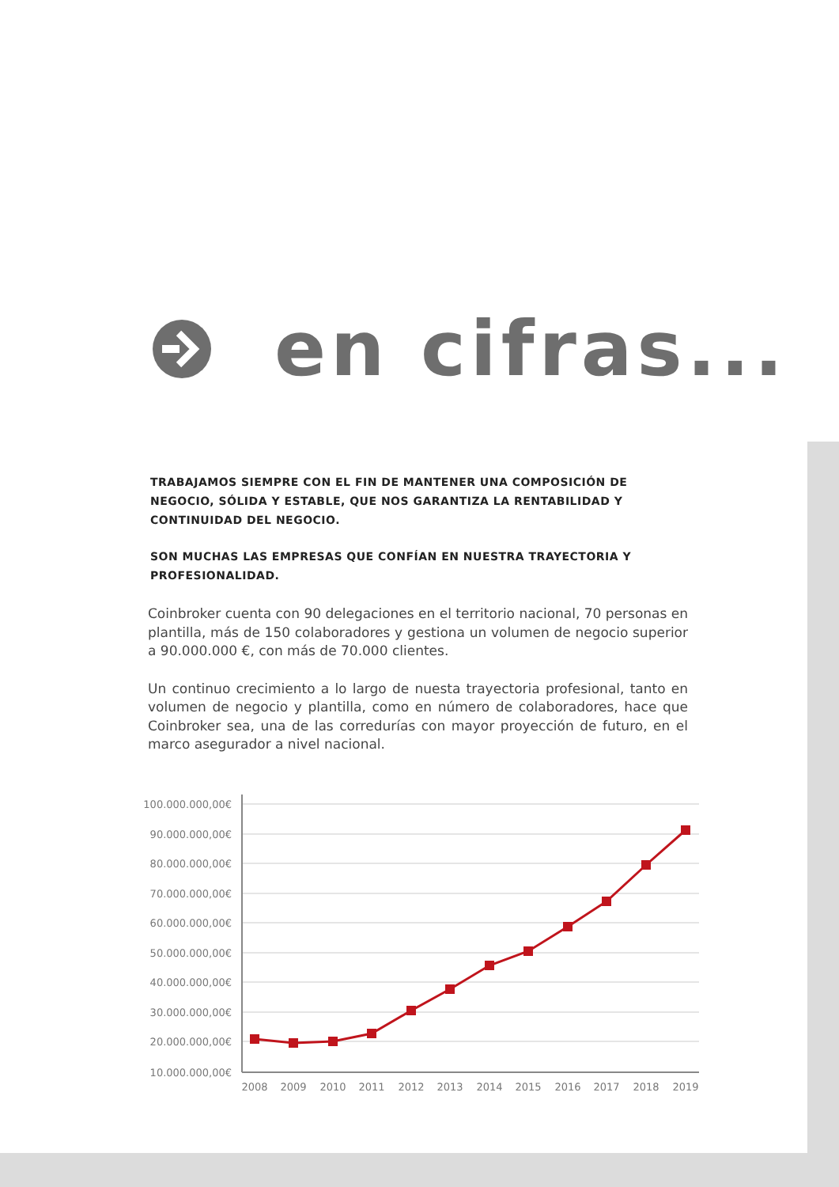en cifras...
TRABAJAMOS SIEMPRE CON EL FIN DE MANTENER UNA COMPOSICIÓN DE NEGOCIO, SÓLIDA Y ESTABLE, QUE NOS GARANTIZA LA RENTABILIDAD Y CONTINUIDAD DEL NEGOCIO.
SON MUCHAS LAS EMPRESAS QUE CONFÍAN EN NUESTRA TRAYECTORIA Y PROFESIONALIDAD.
Coinbroker cuenta con 90 delegaciones en el territorio nacional, 70 personas en plantilla, más de 150 colaboradores y gestiona un volumen de negocio superior a 90.000.000 €, con más de 70.000 clientes.
Un continuo crecimiento a lo largo de nuesta trayectoria profesional, tanto en volumen de negocio y plantilla, como en número de colaboradores, hace que Coinbroker sea, una de las corredurías con mayor proyección de futuro, en el marco asegurador a nivel nacional.
100.000.000,00€
90.000.000,00€
80.000.000,00€
70.000.000,00€
60.000.000,00€
50.000.000,00€
40.000.000,00€
30.000.000,00€
20.000.000,00€
10.000.000,00€
2008
2009
2010
2011
2012
2013
2014
2015
2016
2017
2018
2019